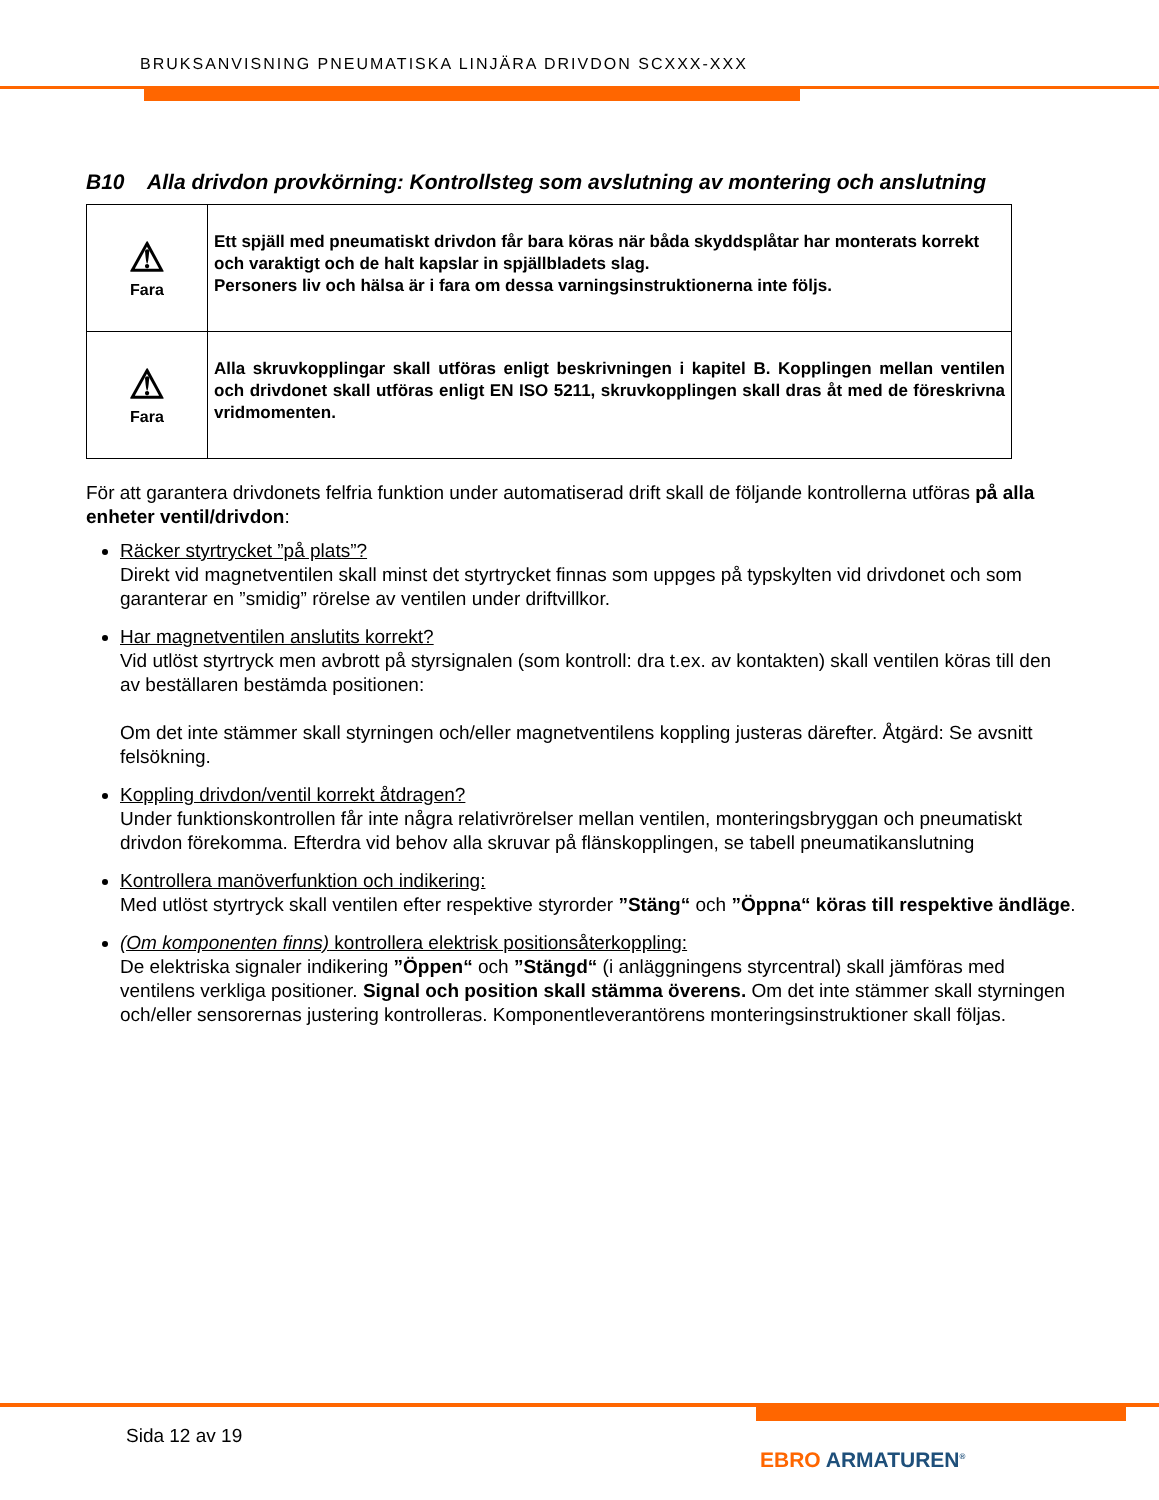BRUKSANVISNING PNEUMATISKA LINJÄRA DRIVDON SCXXX-XXX
B10 Alla drivdon provkörning: Kontrollsteg som avslutning av montering och anslutning
| ⚠ Fara | Ett spjäll med pneumatiskt drivdon får bara köras när båda skyddsplåtar har monterats korrekt och varaktigt och de halt kapslar in spjällbladets slag. Personers liv och hälsa är i fara om dessa varningsinstruktionerna inte följs. |
| ⚠ Fara | Alla skruvkopplingar skall utföras enligt beskrivningen i kapitel B. Kopplingen mellan ventilen och drivdonet skall utföras enligt EN ISO 5211, skruvkopplingen skall dras åt med de föreskrivna vridmomenten. |
För att garantera drivdonets felfria funktion under automatiserad drift skall de följande kontrollerna utföras på alla enheter ventil/drivdon:
Räcker styrtrycket ”på plats”?
Direkt vid magnetventilen skall minst det styrtrycket finnas som uppges på typskylten vid drivdonet och som garanterar en ”smidig” rörelse av ventilen under driftvillkor.
Har magnetventilen anslutits korrekt?
Vid utlöst styrtryck men avbrott på styrsignalen (som kontroll: dra t.ex. av kontakten) skall ventilen köras till den av beställaren bestämda positionen:
Om det inte stämmer skall styrningen och/eller magnetventilens koppling justeras därefter. Åtgärd: Se avsnitt felsökning.
Koppling drivdon/ventil korrekt åtdragen?
Under funktionskontrollen får inte några relativrörelser mellan ventilen, monteringsbryggan och pneumatiskt drivdon förekomma. Efterdra vid behov alla skruvar på flänskopplingen, se tabell pneumatikanslutning
Kontrollera manöverfunktion och indikering:
Med utlöst styrtryck skall ventilen efter respektive styrorder ”Stäng“ och ”Öppna“ köras till respektive ändläge.
(Om komponenten finns) kontrollera elektrisk positionsåterkoppling:
De elektriska signaler indikering ”Öppen“ och ”Stängd“ (i anläggningens styrcentral) skall jämföras med ventilens verkliga positioner. Signal och position skall stämma överens. Om det inte stämmer skall styrningen och/eller sensorernas justering kontrolleras. Komponentleverantörens monteringsinstruktioner skall följas.
Sida 12 av 19
EBRO ARMATUREN<sup>®</sup>